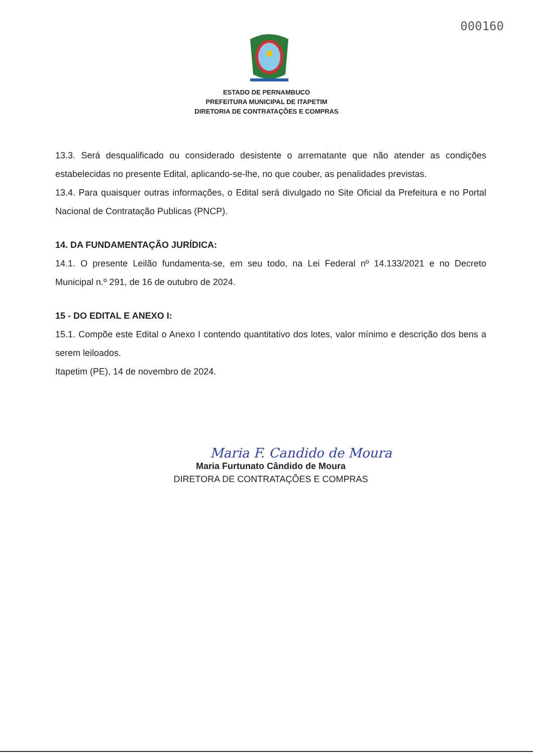000160
ESTADO DE PERNAMBUCO
PREFEITURA MUNICIPAL DE ITAPETIM
DIRETORIA DE CONTRATAÇÕES E COMPRAS
13.3. Será desqualificado ou considerado desistente o arrematante que não atender as condições estabelecidas no presente Edital, aplicando-se-lhe, no que couber, as penalidades previstas.
13.4. Para quaisquer outras informações, o Edital será divulgado no Site Oficial da Prefeitura e no Portal Nacional de Contratação Publicas (PNCP).
14. DA FUNDAMENTAÇÃO JURÍDICA:
14.1. O presente Leilão fundamenta-se, em seu todo, na Lei Federal nº 14.133/2021 e no Decreto Municipal n.º 291, de 16 de outubro de 2024.
15 - DO EDITAL E ANEXO I:
15.1. Compõe este Edital o Anexo I contendo quantitativo dos lotes, valor mínimo e descrição dos bens a serem leiloados.
Itapetim (PE), 14 de novembro de 2024.
Maria F. Candido de Moura
Maria Furtunato Cândido de Moura
DIRETORA DE CONTRATAÇÕES E COMPRAS